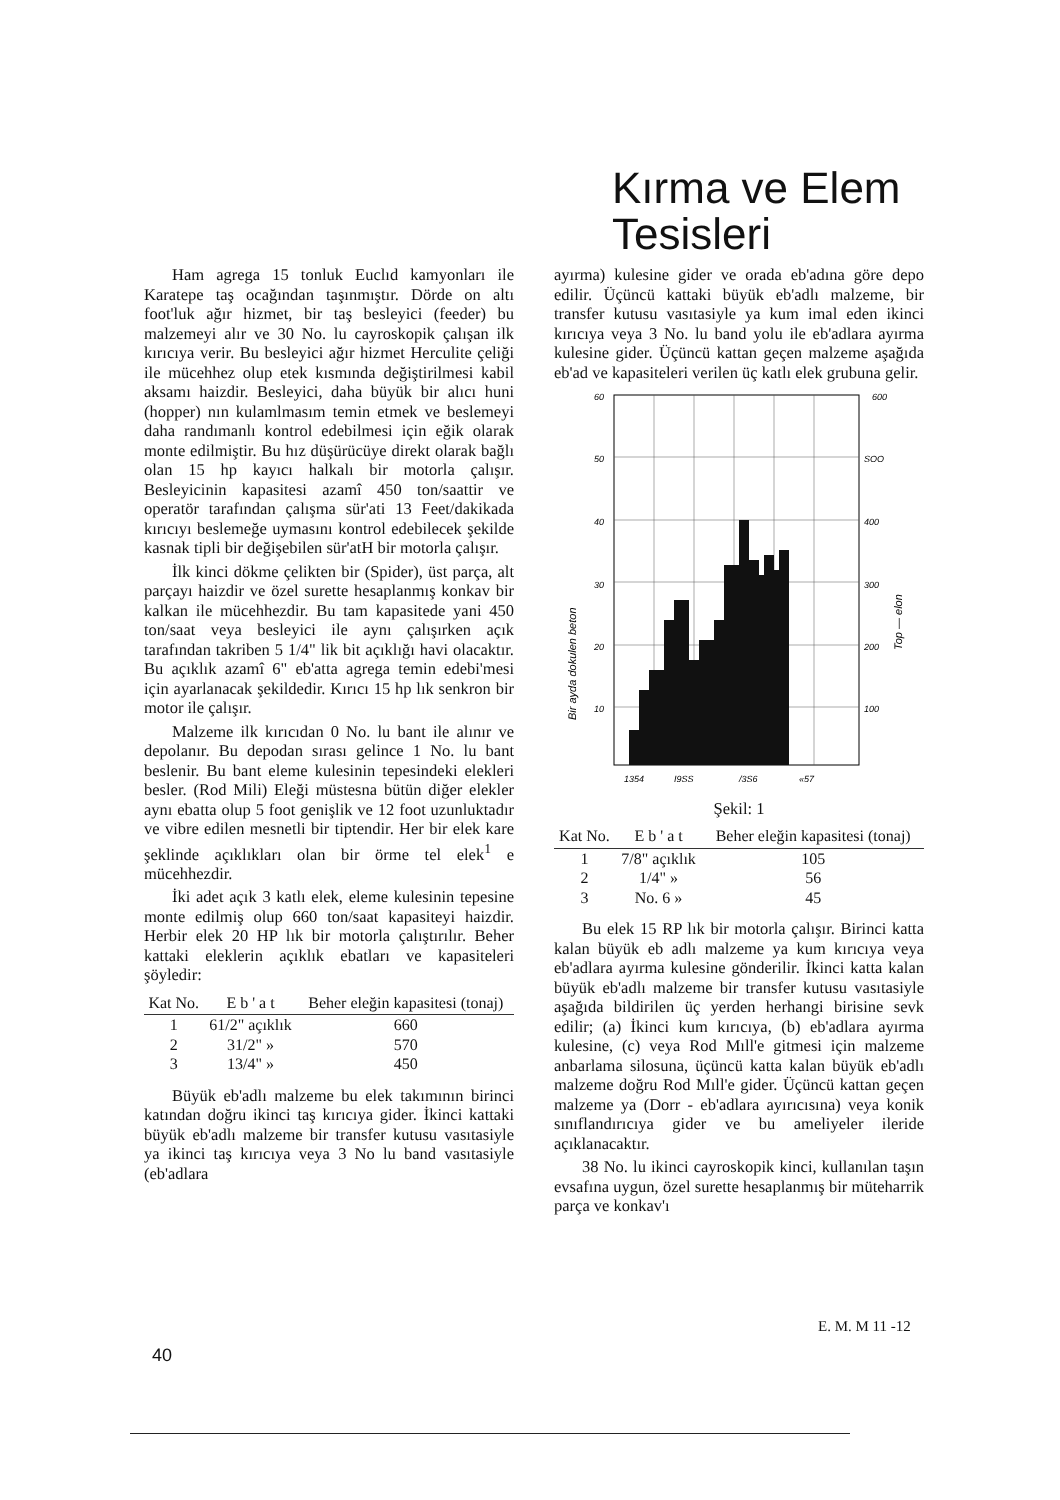Kırma ve Elem
Tesisleri
Ham agrega 15 tonluk Euclıd kamyonları ile Karatepe taş ocağından taşınmıştır. Dörde on altı foot'luk ağır hizmet, bir taş besleyici (feeder) bu malzemeyi alır ve 30 No. lu cayroskopik çalışan ilk kırıcıya verir. Bu besleyici ağır hizmet Herculite çeliği ile mücehhez olup etek kısmında değiştirilmesi kabil aksamı haizdir. Besleyici, daha büyük bir alıcı huni (hopper) nın kulamlmasım temin etmek ve beslemeyi daha randımanlı kontrol edebilmesi için eğik olarak monte edilmiştir. Bu hız düşürücüye direkt olarak bağlı olan 15 hp kayıcı halkalı bir motorla çalışır. Besleyicinin kapasitesi azamî 450 ton/saattir ve operatör tarafından çalışma sür'ati 13 Feet/dakikada kırıcıyı beslemeğe uymasını kontrol edebilecek şekilde kasnak tipli bir değişebilen sür'atH bir motorla çalışır.
İlk kinci dökme çelikten bir (Spider), üst parça, alt parçayı haizdir ve özel surette hesaplanmış konkav bir kalkan ile mücehhezdir. Bu tam kapasitede yani 450 ton/saat veya besleyici ile aynı çalışırken açık tarafından takriben 5 1/4" lik bit açıklığı havi olacaktır. Bu açıklık azamî 6" eb'atta agrega temin edebi'mesi için ayarlanacak şekildedir. Kırıcı 15 hp lık senkron bir motor ile çalışır.
Malzeme ilk kırıcıdan 0 No. lu bant ile alınır ve depolanır. Bu depodan sırası gelince 1 No. lu bant beslenir. Bu bant eleme kulesinin tepesindeki elekleri besler. (Rod Mili) Eleği müstesna bütün diğer elekler aynı ebatta olup 5 foot genişlik ve 12 foot uzunluktadır ve vibre edilen mesnetli bir tiptendir. Her bir elek kare şeklinde açıklıkları olan bir örme tel elek<sup>1</sup> e mücehhezdir.
İki adet açık 3 katlı elek, eleme kulesinin tepesine monte edilmiş olup 660 ton/saat kapasiteyi haizdir. Herbir elek 20 HP lık bir motorla çalıştırılır. Beher kattaki eleklerin açıklık ebatları ve kapasiteleri şöyledir:
| Kat No. | E b ' a t | Beher eleğin kapasitesi (tonaj) |
| --- | --- | --- |
| 1 | 61/2" açıklık | 660 |
| 2 | 31/2" » | 570 |
| 3 | 13/4" » | 450 |
Büyük eb'adlı malzeme bu elek takımının birinci katından doğru ikinci taş kırıcıya gider. İkinci kattaki büyük eb'adlı malzeme bir transfer kutusu vasıtasiyle ya ikinci taş kırıcıya veya 3 No lu band vasıtasiyle (eb'adlara
ayırma) kulesine gider ve orada eb'adına göre depo edilir. Üçüncü kattaki büyük eb'adlı malzeme, bir transfer kutusu vasıtasiyle ya kum imal eden ikinci kırıcıya veya 3 No. lu band yolu ile eb'adlara ayırma kulesine gider. Üçüncü kattan geçen malzeme aşağıda eb'ad ve kapasiteleri verilen üç katlı elek grubuna gelir.
60
50
40
30
20
10
600
SOO
400
300
200
100
Bir ayda dokulen beton
Top — elon
1354
I9SS
/3S6
«57
Şekil: 1
| Kat No. | E b ' a t | Beher eleğin kapasitesi (tonaj) |
| --- | --- | --- |
| 1 | 7/8" açıklık | 105 |
| 2 | 1/4" » | 56 |
| 3 | No. 6 » | 45 |
Bu elek 15 RP lık bir motorla çalışır. Birinci katta kalan büyük eb adlı malzeme ya kum kırıcıya veya eb'adlara ayırma kulesine gönderilir. İkinci katta kalan büyük eb'adlı malzeme bir transfer kutusu vasıtasiyle aşağıda bildirilen üç yerden herhangi birisine sevk edilir; (a) İkinci kum kırıcıya, (b) eb'adlara ayırma kulesine, (c) veya Rod Mıll'e gitmesi için malzeme anbarlama silosuna, üçüncü katta kalan büyük eb'adlı malzeme doğru Rod Mıll'e gider. Üçüncü kattan geçen malzeme ya (Dorr - eb'adlara ayırıcısına) veya konik sınıflandırıcıya gider ve bu ameliyeler ileride açıklanacaktır.
38 No. lu ikinci cayroskopik kinci, kullanılan taşın evsafına uygun, özel surette hesaplanmış bir müteharrik parça ve konkav'ı
E. M. M 11 -12
40